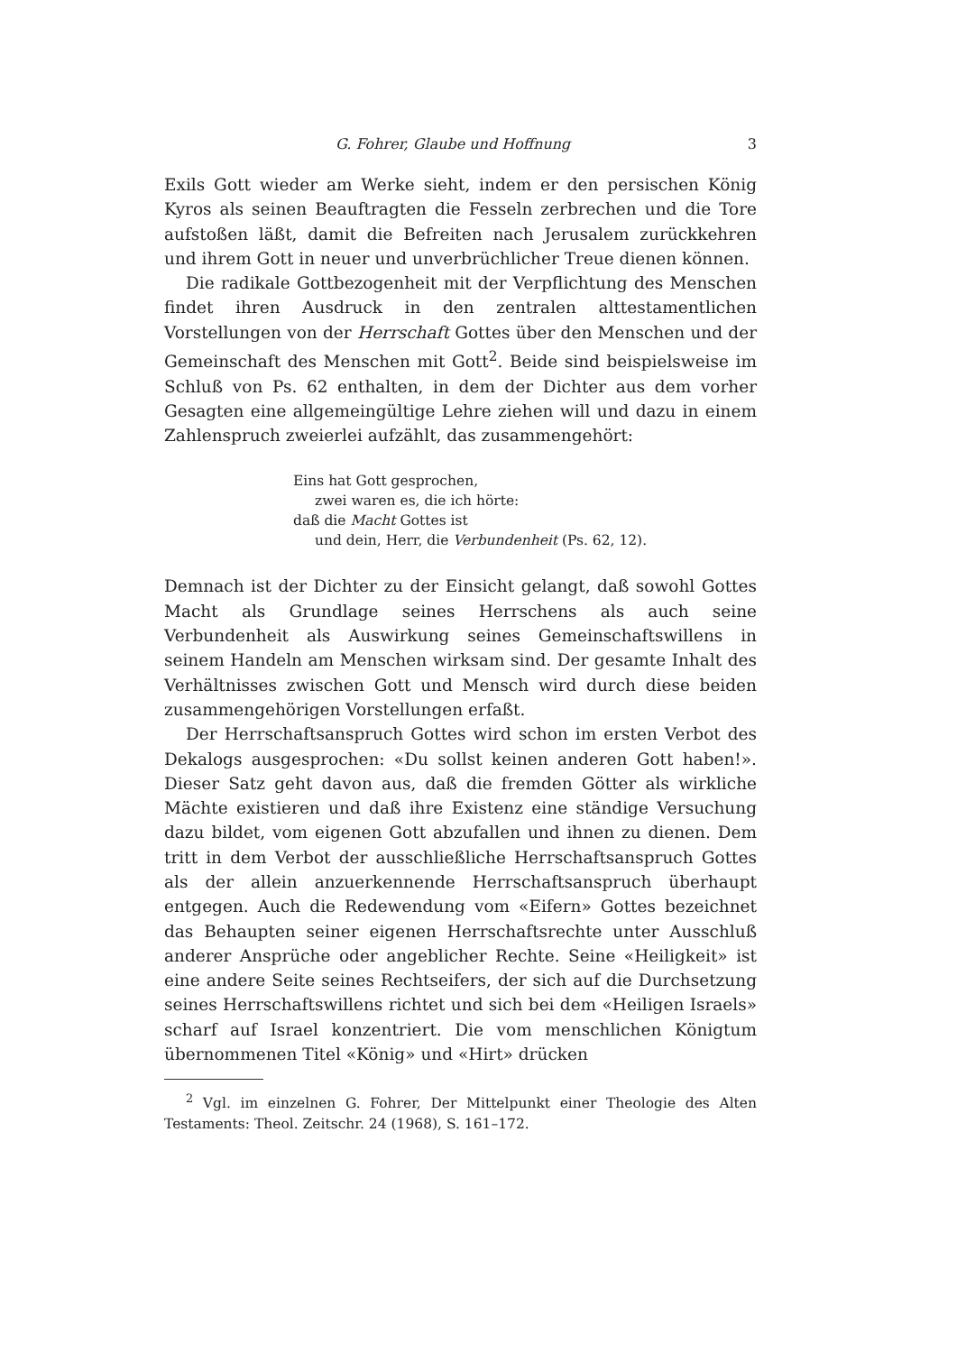G. Fohrer, Glaube und Hoffnung 3
Exils Gott wieder am Werke sieht, indem er den persischen König Kyros als seinen Beauftragten die Fesseln zerbrechen und die Tore aufstoßen läßt, damit die Befreiten nach Jerusalem zurückkehren und ihrem Gott in neuer und unverbrüchlicher Treue dienen können.
Die radikale Gottbezogenheit mit der Verpflichtung des Menschen findet ihren Ausdruck in den zentralen alttestamentlichen Vorstellungen von der Herrschaft Gottes über den Menschen und der Gemeinschaft des Menschen mit Gott<sup>2</sup>. Beide sind beispielsweise im Schluß von Ps. 62 enthalten, in dem der Dichter aus dem vorher Gesagten eine allgemeingültige Lehre ziehen will und dazu in einem Zahlenspruch zweierlei aufzählt, das zusammengehört:
Eins hat Gott gesprochen,
zwei waren es, die ich hörte:
daß die Macht Gottes ist
und dein, Herr, die Verbundenheit (Ps. 62, 12).
Demnach ist der Dichter zu der Einsicht gelangt, daß sowohl Gottes Macht als Grundlage seines Herrschens als auch seine Verbundenheit als Auswirkung seines Gemeinschaftswillens in seinem Handeln am Menschen wirksam sind. Der gesamte Inhalt des Verhältnisses zwischen Gott und Mensch wird durch diese beiden zusammengehörigen Vorstellungen erfaßt.
Der Herrschaftsanspruch Gottes wird schon im ersten Verbot des Dekalogs ausgesprochen: «Du sollst keinen anderen Gott haben!». Dieser Satz geht davon aus, daß die fremden Götter als wirkliche Mächte existieren und daß ihre Existenz eine ständige Versuchung dazu bildet, vom eigenen Gott abzufallen und ihnen zu dienen. Dem tritt in dem Verbot der ausschließliche Herrschaftsanspruch Gottes als der allein anzuerkennende Herrschaftsanspruch überhaupt entgegen. Auch die Redewendung vom «Eifern» Gottes bezeichnet das Behaupten seiner eigenen Herrschaftsrechte unter Ausschluß anderer Ansprüche oder angeblicher Rechte. Seine «Heiligkeit» ist eine andere Seite seines Rechtseifers, der sich auf die Durchsetzung seines Herrschaftswillens richtet und sich bei dem «Heiligen Israels» scharf auf Israel konzentriert. Die vom menschlichen Königtum übernommenen Titel «König» und «Hirt» drücken
<sup>2</sup> Vgl. im einzelnen G. Fohrer, Der Mittelpunkt einer Theologie des Alten Testaments: Theol. Zeitschr. 24 (1968), S. 161–172.